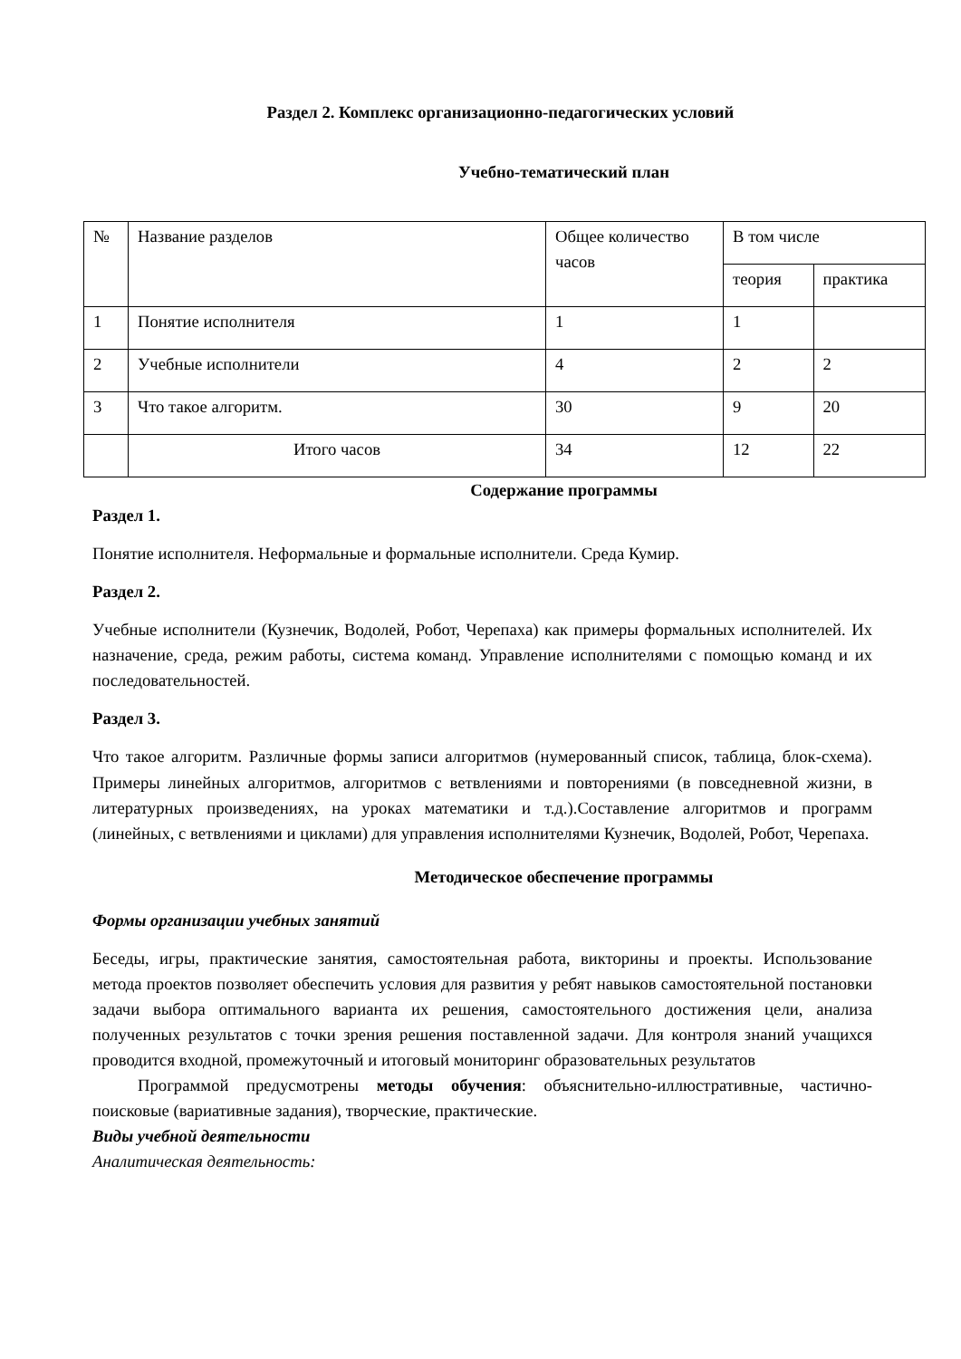Раздел 2. Комплекс организационно-педагогических условий
Учебно-тематический план
| № | Название разделов | Общее количество часов | В том числе | |
| | | | теория | практика |
| 1 | Понятие исполнителя | 1 | 1 | |
| 2 | Учебные исполнители | 4 | 2 | 2 |
| 3 | Что такое алгоритм. | 30 | 9 | 20 |
| | Итого часов | 34 | 12 | 22 |
Содержание программы
Раздел 1.
Понятие исполнителя. Неформальные и формальные исполнители. Среда Кумир.
Раздел 2.
Учебные исполнители (Кузнечик, Водолей, Робот, Черепаха) как примеры формальных исполнителей. Их назначение, среда, режим работы, система команд. Управление исполнителями с помощью команд и их последовательностей.
Раздел 3.
Что такое алгоритм. Различные формы записи алгоритмов (нумерованный список, таблица, блок-схема). Примеры линейных алгоритмов, алгоритмов с ветвлениями и повторениями (в повседневной жизни, в литературных произведениях, на уроках математики и т.д.).Составление алгоритмов и программ (линейных, с ветвлениями и циклами) для управления исполнителями Кузнечик, Водолей, Робот, Черепаха.
Методическое обеспечение программы
Формы организации учебных занятий
Беседы, игры, практические занятия, самостоятельная работа, викторины и проекты. Использование метода проектов позволяет обеспечить условия для развития у ребят навыков самостоятельной постановки задачи выбора оптимального варианта их решения, самостоятельного достижения цели, анализа полученных результатов с точки зрения решения поставленной задачи. Для контроля знаний учащихся проводится входной, промежуточный и итоговый мониторинг образовательных результатов
Программой предусмотрены методы обучения: объяснительно-иллюстративные, частично-поисковые (вариативные задания), творческие, практические.
Виды учебной деятельности
Аналитическая деятельность: